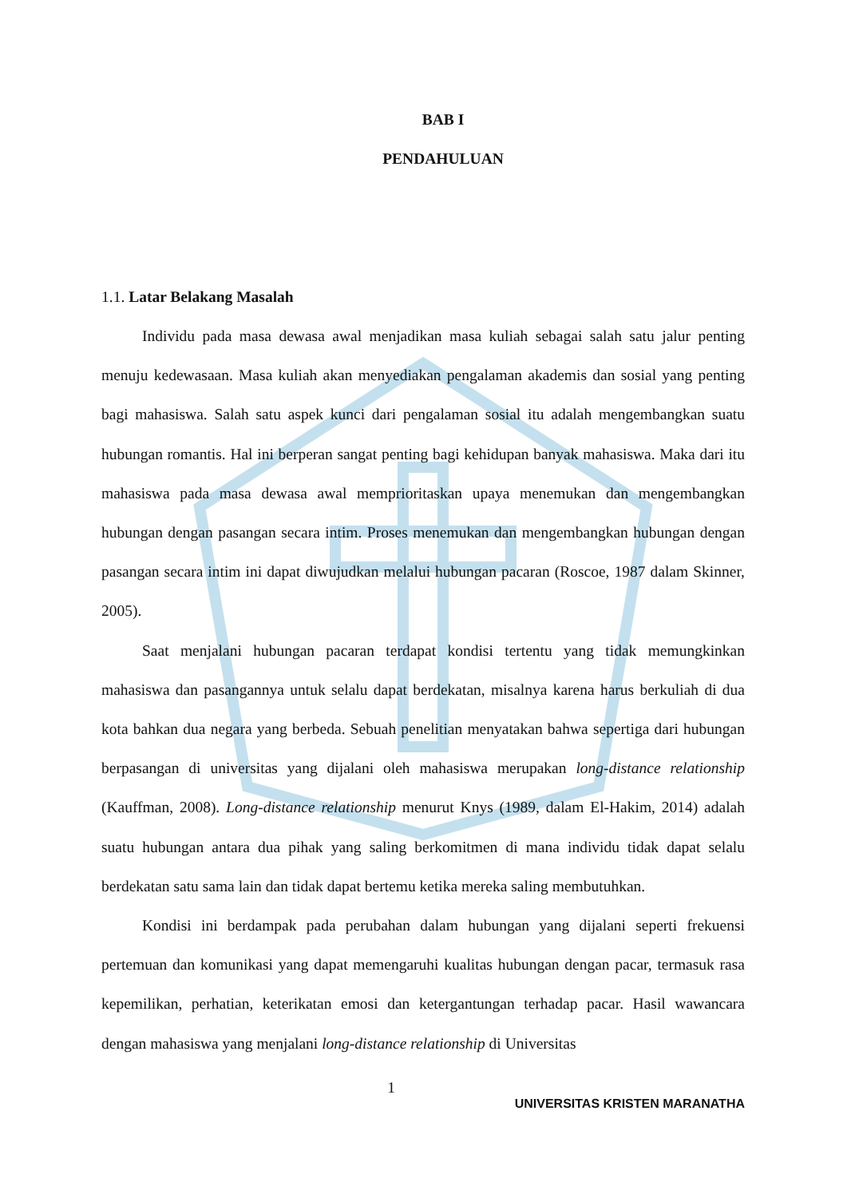BAB I
PENDAHULUAN
1.1. Latar Belakang Masalah
Individu pada masa dewasa awal menjadikan masa kuliah sebagai salah satu jalur penting menuju kedewasaan. Masa kuliah akan menyediakan pengalaman akademis dan sosial yang penting bagi mahasiswa. Salah satu aspek kunci dari pengalaman sosial itu adalah mengembangkan suatu hubungan romantis. Hal ini berperan sangat penting bagi kehidupan banyak mahasiswa. Maka dari itu mahasiswa pada masa dewasa awal memprioritaskan upaya menemukan dan mengembangkan hubungan dengan pasangan secara intim. Proses menemukan dan mengembangkan hubungan dengan pasangan secara intim ini dapat diwujudkan melalui hubungan pacaran (Roscoe, 1987 dalam Skinner, 2005).
Saat menjalani hubungan pacaran terdapat kondisi tertentu yang tidak memungkinkan mahasiswa dan pasangannya untuk selalu dapat berdekatan, misalnya karena harus berkuliah di dua kota bahkan dua negara yang berbeda. Sebuah penelitian menyatakan bahwa sepertiga dari hubungan berpasangan di universitas yang dijalani oleh mahasiswa merupakan long-distance relationship (Kauffman, 2008). Long-distance relationship menurut Knys (1989, dalam El-Hakim, 2014) adalah suatu hubungan antara dua pihak yang saling berkomitmen di mana individu tidak dapat selalu berdekatan satu sama lain dan tidak dapat bertemu ketika mereka saling membutuhkan.
Kondisi ini berdampak pada perubahan dalam hubungan yang dijalani seperti frekuensi pertemuan dan komunikasi yang dapat memengaruhi kualitas hubungan dengan pacar, termasuk rasa kepemilikan, perhatian, keterikatan emosi dan ketergantungan terhadap pacar. Hasil wawancara dengan mahasiswa yang menjalani long-distance relationship di Universitas
1
UNIVERSITAS KRISTEN MARANATHA